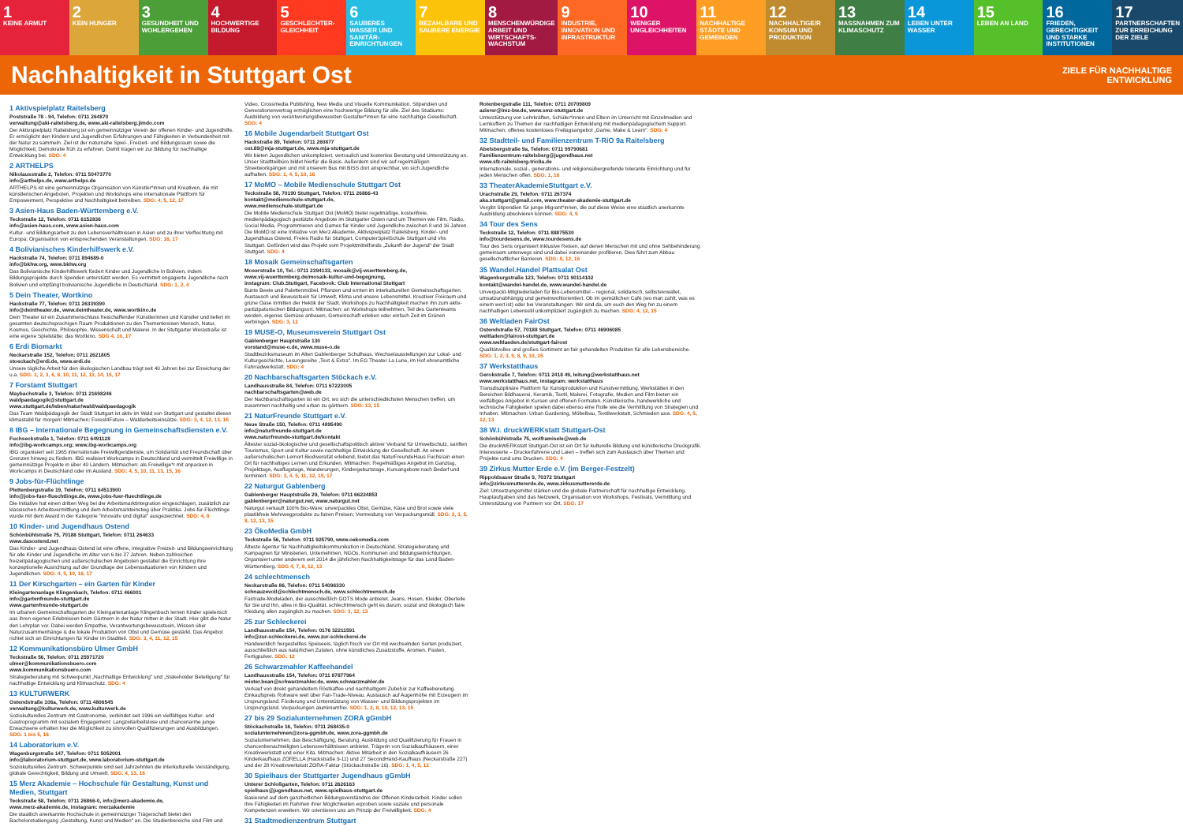1
KEINE ARMUT
2
KEIN HUNGER
3
GESUNDHEIT UND WOHLERGEHEN
4
HOCHWERTIGE BILDUNG
5
GESCHLECHTER-GLEICHHEIT
6
SAUBERES WASSER UND SANITÄR-EINRICHTUNGEN
7
BEZAHLBARE UND SAUBERE ENERGIE
8
MENSCHENWÜRDIGE ARBEIT UND WIRTSCHAFTS-WACHSTUM
9
INDUSTRIE, INNOVATION UND INFRASTRUKTUR
10
WENIGER UNGLEICHHEITEN
11
NACHHALTIGE STÄDTE UND GEMEINDEN
12
NACHHALTIGE/R KONSUM UND PRODUKTION
13
MASSNAHMEN ZUM KLIMASCHUTZ
14
LEBEN UNTER WASSER
15
LEBEN AN LAND
16
FRIEDEN, GERECHTIGKEIT UND STARKE INSTITUTIONEN
17
PARTNERSCHAFTEN ZUR ERREICHUNG DER ZIELE
Nachhaltigkeit in Stuttgart Ost ZIELE FÜR NACHHALTIGE
ENTWICKLUNG
1 Aktivspielplatz Raitelsberg
Poststraße 78 - 94, Telefon: 0711 264870
verwaltung@aki-raitelsberg.de, www.aki-raitelsberg.jimdo.com
Der Aktivspielplatz Raitelsberg ist ein gemeinnütziger Verein der offenen Kinder- und Jugendhilfe. Er ermöglicht den Kindern und Jugendlichen Erfahrungen und Fähigkeiten in Verbundenheit mit der Natur zu sammeln. Ziel ist der naturnahe Spiel-, Freizeit- und Bildungsraum sowie die Möglichkeit, Demokratie früh zu erfahren. Damit tragen wir zur Bildung für nachhaltige Entwicklung bei. SDG: 4
2 ARTHELPS
Nikolausstraße 2, Telefon: 0711 50473770
info@arthelps.de, www.arthelps.de
ARTHELPS ist eine gemeinnützige Organisation von Künstler*innen und Kreativen, die mit künstlerischen Angeboten, Projekten und Workshops eine internationale Plattform für Empowerment, Perspektive und Nachhaltigkeit betreiben. SDG: 4, 5, 12, 17
3 Asien-Haus Baden-Württemberg e.V.
Teckstraße 12, Telefon: 0711 6152836
info@asien-haus.com, www.asien-haus.com
Kultur- und Bildungsarbeit zu den Lebensverhältnissen in Asien und zu ihrer Verflechtung mit Europa; Organisation von entsprechenden Veranstaltungen. SDG: 16, 17
4 Bolivianisches Kinderhilfswerk e.V.
Hackstraße 74, Telefon: 0711 894689-0
info@bkhw.org, www.bkhw.org
Das Bolivianische Kinderhilfswerk fördert Kinder und Jugendliche in Bolivien, indem Bildungsprojekte durch Spenden unterstützt werden. Es vermittelt engagierte Jugendliche nach Bolivien und empfängt bolivianische Jugendliche in Deutschland. SDG: 1, 2, 4
5 Dein Theater, Wortkino
Hackstraße 77, Telefon: 0711 26339390
info@deintheater.de, www.deintheater.de, www.wortkino.de
Dein Theater ist ein Zusammenschluss freischaffender Künstlerinnen und Künstler und liefert im gesamten deutschsprachigen Raum Produktionen zu den Themenkreisen Mensch, Natur, Kosmos, Geschichte, Philosophie, Wissenschaft und Malerei. In der Stuttgarter Werastraße ist eine eigene Spielstätte: das Wortkino. SDG 4, 10, 17
6 Erdi Biomarkt
Neckarstraße 152, Telefon: 0711 2621805
stoeckach@erdi.de, www.erdi.de
Unsere tägliche Arbeit für den ökologischen Landbau trägt seit 40 Jahren bei zur Erreichung der u.a. SDG: 1, 2, 3, 6, 8, 10, 11, 12, 13, 14, 15, 17
7 Forstamt Stuttgart
Maybachstraße 3, Telefon: 0711 21698246
waldpaedagogik@stuttgart.de
www.stuttgart.de/leben/natur/wald/waldpaedagogik
Das Team Waldpädagogik der Stadt Stuttgart ist aktiv im Wald von Stuttgart und gestaltet diesen klimastabil für morgen! Mitmachen: Forest4Future – Waldarbeitseinsätze. SDG: 3, 4, 12, 13, 15
8 IBG – Internationale Begegnung in Gemeinschaftsdiensten e.V.
Fuchseckstraße 1, Telefon: 0711 6491128
info@ibg-workcamps.org; www.ibg-workcamps.org
IBG organisiert seit 1965 internationale Freiwilligendienste, um Solidarität und Freundschaft über Grenzen hinweg zu fördern. IBG realisiert Workcamps in Deutschland und vermittelt Freiwillige in gemeinnützige Projekte in über 40 Ländern. Mitmachen: als Freiwillige*r mit anpacken in Workcamps in Deutschland oder im Ausland. SDG: 4, 5, 10, 11, 13, 15, 16
9 Jobs-für-Flüchtlinge
Plettenbergstraße 19, Telefon: 0711 64513900
info@jobs-fuer-fluechtlinge.de, www.jobs-fuer-fluechtlinge.de
Die Initiative hat einen dritten Weg bei der Arbeitsmarktintegration eingeschlagen, zusätzlich zur klassischen Arbeitsvermittlung und dem Arbeitsmarkteinstieg über Praktika. Jobs-für-Flüchtlinge wurde mit dem Award in der Kategorie "innovativ und digital" ausgezeichnet. SDG: 4, 8
10 Kinder- und Jugendhaus Ostend
Schönbühlstraße 75, 70188 Stuttgart, Telefon: 0711 264633
www.dasostend.net
Das Kinder- und Jugendhaus Ostend ist eine offene, integrative Freizeit- und Bildungseinrichtung für alle Kinder und Jugendliche im Alter von 6 bis 27 Jahren. Neben zahlreichen freizeitpädagogischen und außerschulischen Angeboten gestaltet die Einrichtung ihre konzeptionelle Ausrichtung auf der Grundlage der Lebenssituationen von Kindern und Jugendlichen. SDG: 4, 5, 10, 16, 17
11 Der Kirschgarten – ein Garten für Kinder
Kleingartenanlage Klingenbach, Telefon: 0711 466001
info@gartenfreunde-stuttgart.de
www.gartenfreunde-stuttgart.de
Im urbanen Gemeinschaftsgarten der Kleingartenanlage Klingenbach lernen Kinder spielerisch aus ihren eigenen Erlebnissen beim Gärtnern in der Natur mitten in der Stadt. Hier gibt die Natur den Lehrplan vor. Dabei werden Empathie, Verantwortungsbewusstsein, Wissen über Naturzusammenhänge & die lokale Produktion von Obst und Gemüse gestärkt. Das Angebot richtet sich an Einrichtungen für Kinder im Stadtteil. SDG: 3, 4, 11, 12, 15
12 Kommunikationsbüro Ulmer GmbH
Teckstraße 56, Telefon: 0711 25971720
ulmer@kommunikationsbuero.com
www.kommunikationsbuero.com
Strategieberatung mit Schwerpunkt „Nachhaltige Entwicklung" und „Stakeholder Beteiligung" für nachhaltige Entwicklung und Klimaschutz. SDG: 4
13 KULTURWERK
Ostendstraße 106a, Telefon: 0711 4806545
verwaltung@kulturwerk.de, www.kulturwerk.de
Soziokulturelles Zentrum mit Gastronomie, verbindet seit 1996 ein vielfältiges Kultur- und Gastroprogramm mit sozialem Engagement: Langzeitarbeitslose und chancenarme junge Erwachsene erhalten hier die Möglichkeit zu sinnvollen Qualifizierungen und Ausbildungen. SDG: 1 bis 5, 16
14 Laboratorium e.V.
Wagenburgstraße 147, Telefon: 0711 5052001
info@laboratorium-stuttgart.de, www.laboratorium-stuttgart.de
Soziokulturelles Zentrum. Schwerpunkte sind seit Jahrzehnten die interkulturelle Verständigung, globale Gerechtigkeit, Bildung und Umwelt. SDG: 4, 13, 16
15 Merz Akademie – Hochschule für Gestaltung, Kunst und Medien, Stuttgart
Teckstraße 58, Telefon: 0711 26866-0, info@merz-akademie.de,
www.merz-akademie.de, instagram: merzakademie
Die staatlich anerkannte Hochschule in gemeinnütziger Trägerschaft bietet den Bachelorstudiengang „Gestaltung, Kunst und Medien" an. Die Studienbereiche sind Film und Video, Crossmedia Publishing, New Media und Visuelle Kommunikation. Stipendien und Generationenvertrag ermöglichen eine hochwertige Bildung für alle. Ziel des Studiums: Ausbildung von verantwortungsbewussten Gestalter*innen für eine nachhaltige Gesellschaft. SDG: 4
16 Mobile Jugendarbeit Stuttgart Ost
Hackstraße 89, Telefon: 0711 260877
ost.89@mja-stuttgart.de, www.mja-stuttgart.de
Wir bieten Jugendlichen unkompliziert, vertraulich und kostenlos Beratung und Unterstützung an. Unser Stadtteilbüro bildet hierfür die Basis. Außerdem sind wir auf regelmäßigen Streetworkgängen und mit unserem Bus mit BISS dort ansprechbar, wo sich Jugendliche aufhalten. SDG: 1, 4, 5, 10, 16
17 MoMO – Mobile Medienschule Stuttgart Ost
Teckstraße 58, 70190 Stuttgart, Telefon: 0711 26866-43
kontakt@medienschule-stuttgart.de,
www.medienschule-stuttgart.de
Die Mobile Medienschule Stuttgart Ost (MoMO) bietet regelmäßige, kostenfreie, medienpädagogisch gestützte Angebote im Stuttgarter Osten rund um Themen wie Film, Radio, Social Media, Programmieren und Games für Kinder und Jugendliche zwischen 8 und 16 Jahren. Die MoMO ist eine Initiative von Merz Akademie, Aktivspielplatz Raitelsberg, Kinder- und Jugendhaus Ostend, Freies Radio für Stuttgart, ComputerSpielSchule Stuttgart und vhs Stuttgart. Gefördert wird das Projekt vom Projektmittelfonds „Zukunft der Jugend" der Stadt Stuttgart. SDG: 4
18 Mosaik Gemeinschaftsgarten
Moserstraße 10, Tel.: 0711 2394133, mosaik@vij-wuerttemberg.de,
www.vij-wuerttemberg.de/mosaik-kultur-und-begegnung,
instagram: Club.Stuttgart, Facebook: Club International Stuttgart
Bunte Beete und Palettenmöbel. Pflanzen und ernten im interkulturellen Gemeinschaftsgarten. Austausch und Bewusstsein für Umwelt, Klima und unsere Lebensmittel. Kreativer Freiraum und grüne Oase inmitten der Hektik der Stadt. Workshops zu Nachhaltigkeit machen ihn zum aktiv-partizipatorischen Bildungsort. Mitmachen: an Workshops teilnehmen, Teil des Gartenteams werden, eigenes Gemüse anbauen, Gemeinschaft erleben oder einfach Zeit im Grünen verbringen. SDG: 3, 12
19 MUSE-O, Museumsverein Stuttgart Ost
Gablenberger Hauptstraße 130
vorstand@muse-o.de, www.muse-o.de
Stadtbezirksmuseum im Alten Gablenberger Schulhaus. Wechselausstellungen zur Lokal- und Kulturgeschichte, Lesungsreihe „Text & Extra". Im EG Theater La Lune, im Hof ehrenamtliche Fahrradwerkstatt. SDG: 4
20 Nachbarschaftsgarten Stöckach e.V.
Landhausstraße 84, Telefon: 0711 67223005
nachbarschaftsgarten@web.de
Der Nachbarschaftsgarten ist ein Ort, wo sich die unterschiedlichsten Menschen treffen, um zusammen nachhaltig und urban zu gärtnern. SDG: 13, 15
21 NaturFreunde Stuttgart e.V.
Neue Straße 150, Telefon: 0711 4895490
info@naturfreunde-stuttgart.de
www.naturfreunde-stuttgart.de/kontakt
Ältester sozial-ökologischer und gesellschaftspolitisch aktiver Verband für Umweltschutz, sanften Tourismus, Sport und Kultur sowie nachhaltige Entwicklung der Gesellschaft. An einem außerschulischen Lernort Biodiversität erlebend, bietet das NaturFreundeHaus Fuchsrain einen Ort für nachhaltiges Lernen und Erkunden. Mitmachen: Regelmäßiges Angebot im Ganztag, Projekttage, Ausflugstage, Wanderungen, Kindergeburtstage, Kursangebote nach Bedarf und terminiert. SDG: 3, 4, 5, 11, 12, 15, 17
22 Naturgut Gablenberg
Gablenberger Hauptstraße 29, Telefon: 0711 66224853
gablenberger@naturgut.net, www.naturgut.net
Naturgut verkauft 100% Bio-Ware: unverpacktes Obst, Gemüse, Käse und Brot sowie viele plastikfreie Mehrwegprodukte zu fairen Preisen; Vermeidung von Verpackungsmüll. SDG: 2, 3, 5, 8, 12, 13, 15
23 ÖkoMedia GmbH
Teckstraße 56, Telefon: 0711 925790, www.oekomedia.com
Älteste Agentur für Nachhaltigkeitskommunikation in Deutschland. Strategieberatung und Kampagnen für Ministerien, Unternehmen, NGOs, Kommunen und Bildungseinrichtungen. Organisiert unter anderem seit 2014 die jährlichen Nachhaltigkeitstage für das Land Baden-Württemberg. SDG 4, 7, 8, 12, 13
24 schlechtmensch
Neckarstraße 86, Telefon: 0711 54096330
schnauzevoll@schlechtmensch.de, www.schlechtmensch.de
Fairtrade-Modeladen, der ausschließlich GOTS Mode anbietet. Jeans, Hosen, Kleider, Oberteile für Sie und Ihn, alles in Bio-Qualität. schlechtmensch geht es darum, sozial und ökologisch faire Kleidung allen zugänglich zu machen. SDG: 3, 12, 13
25 zur Schleckerei
Landhausstraße 154, Telefon: 0176 32211591
info@zur-schleckerei.de, www.zur-schleckerei.de
Handwerklich hergestelltes Speiseeis, täglich frisch vor Ort mit wechselnden Sorten produziert, ausschließlich aus natürlichen Zutaten, ohne künstliches Zusatzstoffe, Aromen, Pasten, Fertigpulver. SDG: 12
26 Schwarzmahler Kaffeehandel
Landhausstraße 154, Telefon: 0711 87877964
mister.bean@schwarzmahler.de, www.schwarzmahler.de
Verkauf von direkt gehandeltem Röstkaffee und nachhaltigem Zubehör zur Kaffeebereitung. Einkaufspreis Rohware weit über Fair-Trade-Niveau. Austausch auf Augenhöhe mit Erzeugern im Ursprungsland. Förderung und Unterstützung von Wasser- und Bildungsprojekten im Ursprungsland. Verpackungen aluminiumfrei. SDG: 1, 2, 8, 10, 12, 13, 15
27 bis 29 Sozialunternehmen ZORA gGmbH
Stöckachstraße 16, Telefon: 0711 268435-0
sozialunternehmen@zora-ggmbh.de, www.zora-ggmbh.de
Sozialunternehmen, das Beschäftigung, Beratung, Ausbildung und Qualifizierung für Frauen in chancenbenachteiligten Lebensverhältnissen anbietet. Trägerin von Sozialkaufhäusern, einer Kreativwerkstatt und einer Kita. Mitmachen: Aktive Mitarbeit in den Sozialkaufhäusern 26 Kinderkaufhaus ZORELLA (Hackstraße 9-11) und 27 SecondHand-Kaufhaus (Neckarstraße 227) und der 28 Kreativwerkstatt ZORA-Faktur (Stöckachstraße 16). SDG: 1, 4, 5, 12
30 Spielhaus der Stuttgarter Jugendhaus gGmbH
Unterer Schloßgarten, Telefon: 0711 2626163
spielhaus@jugendhaus.net, www.spielhaus-stuttgart.de
Basierend auf dem ganzheitlichen Bildungsverständnis der Offenen Kinderarbeit. Kinder sollen ihre Fähigkeiten im Rahmen ihrer Möglichkeiten erproben sowie soziale und personale Kompetenzen erweitern. Wir orientieren uns am Prinzip der Freiwilligkeit. SDG: 4
31 Stadtmedienzentrum Stuttgart
Rotenbergstraße 111, Telefon: 0711 20709809
azierer@lmz-bw.de, www.smz-stuttgart.de
Unterstützung von Lehrkräften, Schüler*innen und Eltern im Unterricht mit Einzelmedien und Lernkoffern zu Themen der nachhaltigen Entwicklung mit medienpädagogischem Support. Mitmachen: offenes kostenloses Freitagsangebot „Game, Make & Learn". SDG: 4
32 Stadtteil- und Familienzentrum T-RiO 9a Raitelsberg
Abelsbergstraße 9a, Telefon: 0711 99790681
Familienzentrum-raitelsberg@jugendhaus.net
www.sfz-raitelsberg-trio9a.de
Internationale, sozial-, generations- und religionsübergreifende tolerante Einrichtung und für jeden Menschen offen. SDG: 1, 16
33 TheaterAkademieStuttgart e.V.
Urachstraße 29, Telefon: 0711 267374
aka.stuttgart@gmail.com, www.theater-akademie-stuttgart.de
Vergibt Stipendien für junge Migrant*innen, die auf diese Weise eine staatlich anerkannte Ausbildung absolvieren können. SDG: 4, 5
34 Tour des Sens
Teckstraße 12, Telefon: 0711 88875530
info@tourdesens.de, www.tourdesens.de
Tour des Sens organisiert inklusive Reisen, auf denen Menschen mit und ohne Sehbehinderung gemeinsam unterwegs sind und dabei voneinander profitieren. Dies führt zum Abbau gesellschaftlicher Barrieren. SDG: 8, 12, 16
35 Wandel.Handel Plattsalat Ost
Wagenburgstraße 123, Telefon: 0711 90114102
kontakt@wandel-handel.de, www.wandel-handel.de
Unverpackt-Mitgliederladen für Bio-Lebensmittel – regional, solidarisch, selbstverwaltet, umsatzunabhängig und gemeinwohlorientiert. Ob im gemütlichen Café (wo man zahlt, was es einem wert ist) oder bei Veranstaltungen: Wir sind da, um euch den Weg hin zu einem nachhaltigen Lebensstil unkompliziert zugänglich zu machen. SDG: 4, 12, 15
36 Weltladen FairOst
Ostendstraße 57, 70188 Stuttgart, Telefon: 0711 46906085
weltladen@fairost-stuttgart.de
www.weltlaeden.de/stuttgart-fairost
Qualitätvolles und großes Sortiment an fair gehandelten Produkten für alle Lebensbereiche. SDG: 1, 2, 3, 5, 8, 9, 10, 15
37 Werkstatthaus
Gerokstraße 7, Telefon: 0711 2418 49, leitung@werkstatthaus.net
www.werkstatthaus.net, instagram: werkstatthaus
Transdisziplinäre Plattform für Kunstproduktion und Kunstvermittlung. Werkstätten in den Bereichen Bildhauerei, Keramik, Textil, Malerei, Fotografie, Medien und Film bieten ein vielfältiges Angebot in Kursen und offenen Formaten. Künstlerische, handwerkliche und technische Fähigkeiten spielen dabei ebenso eine Rolle wie die Vermittlung von Strategien und Inhalten. Mitmachen: Urban Gardening, Möbelbau, Textilwerkstatt, Schmieden usw. SDG: 4, 5, 12, 13
38 W.I. druckWERKstatt Stuttgart-Ost
Schönbühlstraße 75, wolframisele@web.de
Die druckWERKstatt Stuttgart-Ost ist ein Ort für kulturelle Bildung und künstlerische Druckgrafik. Interessierte – Druckerfahrene und Laien – treffen sich zum Austausch über Themen und Projekte rund ums Drucken. SDG: 4
39 Zirkus Mutter Erde e.V. (im Berger-Festzelt)
Rippoldsauer Straße 9, 70372 Stuttgart
info@zirkusmuttererde.de, www.zirkusmuttererde.de
Ziel: Umsetzungsmittel stärken und die globale Partnerschaft für nachhaltige Entwicklung. Hauptaufgaben sind das Netzwerk, Organisation von Workshops, Festivals, Vermittlung und Unterstützung von Partnern vor Ort. SDG: 17